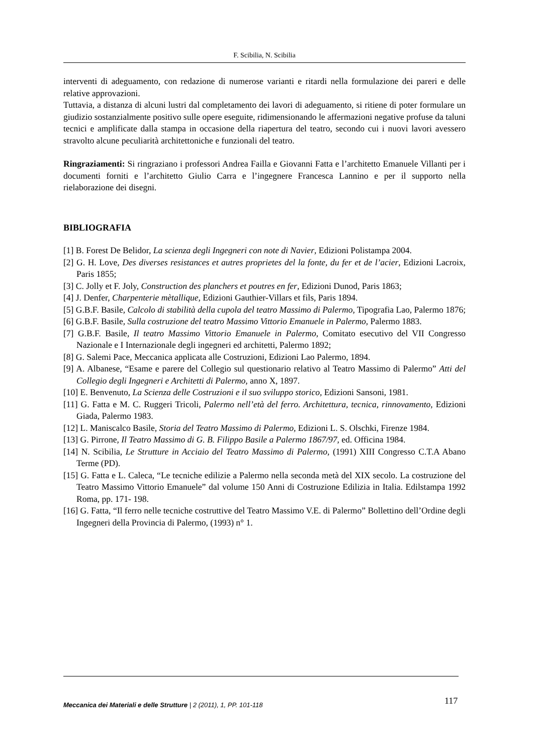F. Scibilia, N. Scibilia
interventi di adeguamento, con redazione di numerose varianti e ritardi nella formulazione dei pareri e delle relative approvazioni.
Tuttavia, a distanza di alcuni lustri dal completamento dei lavori di adeguamento, si ritiene di poter formulare un giudizio sostanzialmente positivo sulle opere eseguite, ridimensionando le affermazioni negative profuse da taluni tecnici e amplificate dalla stampa in occasione della riapertura del teatro, secondo cui i nuovi lavori avessero stravolto alcune peculiarità architettoniche e funzionali del teatro.
Ringraziamenti: Si ringraziano i professori Andrea Failla e Giovanni Fatta e l’architetto Emanuele Villanti per i documenti forniti e l’architetto Giulio Carra e l’ingegnere Francesca Lannino e per il supporto nella rielaborazione dei disegni.
BIBLIOGRAFIA
[1] B. Forest De Belidor, La scienza degli Ingegneri con note di Navier, Edizioni Polistampa 2004.
[2] G. H. Love, Des diverses resistances et autres proprietes del la fonte, du fer et de l’acier, Edizioni Lacroix, Paris 1855;
[3] C. Jolly et F. Joly, Construction des planchers et poutres en fer, Edizioni Dunod, Paris 1863;
[4] J. Denfer, Charpenterie mètallique, Edizioni Gauthier-Villars et fils, Paris 1894.
[5] G.B.F. Basile, Calcolo di stabilità della cupola del teatro Massimo di Palermo, Tipografia Lao, Palermo 1876;
[6] G.B.F. Basile, Sulla costruzione del teatro Massimo Vittorio Emanuele in Palermo, Palermo 1883.
[7] G.B.F. Basile, Il teatro Massimo Vittorio Emanuele in Palermo, Comitato esecutivo del VII Congresso Nazionale e I Internazionale degli ingegneri ed architetti, Palermo 1892;
[8] G. Salemi Pace, Meccanica applicata alle Costruzioni, Edizioni Lao Palermo, 1894.
[9] A. Albanese, “Esame e parere del Collegio sul questionario relativo al Teatro Massimo di Palermo” Atti del Collegio degli Ingegneri e Architetti di Palermo, anno X, 1897.
[10] E. Benvenuto, La Scienza delle Costruzioni e il suo sviluppo storico, Edizioni Sansoni, 1981.
[11] G. Fatta e M. C. Ruggeri Tricoli, Palermo nell’età del ferro. Architettura, tecnica, rinnovamento, Edizioni Giada, Palermo 1983.
[12] L. Maniscalco Basile, Storia del Teatro Massimo di Palermo, Edizioni L. S. Olschki, Firenze 1984.
[13] G. Pirrone, Il Teatro Massimo di G. B. Filippo Basile a Palermo 1867/97, ed. Officina 1984.
[14] N. Scibilia, Le Strutture in Acciaio del Teatro Massimo di Palermo, (1991) XIII Congresso C.T.A Abano Terme (PD).
[15] G. Fatta e L. Caleca, “Le tecniche edilizie a Palermo nella seconda metà del XIX secolo. La costruzione del Teatro Massimo Vittorio Emanuele” dal volume 150 Anni di Costruzione Edilizia in Italia. Edilstampa 1992 Roma, pp. 171- 198.
[16] G. Fatta, “Il ferro nelle tecniche costruttive del Teatro Massimo V.E. di Palermo” Bollettino dell’Ordine degli Ingegneri della Provincia di Palermo, (1993) n° 1.
Meccanica dei Materiali e delle Strutture | 2 (2011), 1, PP. 101-118
117